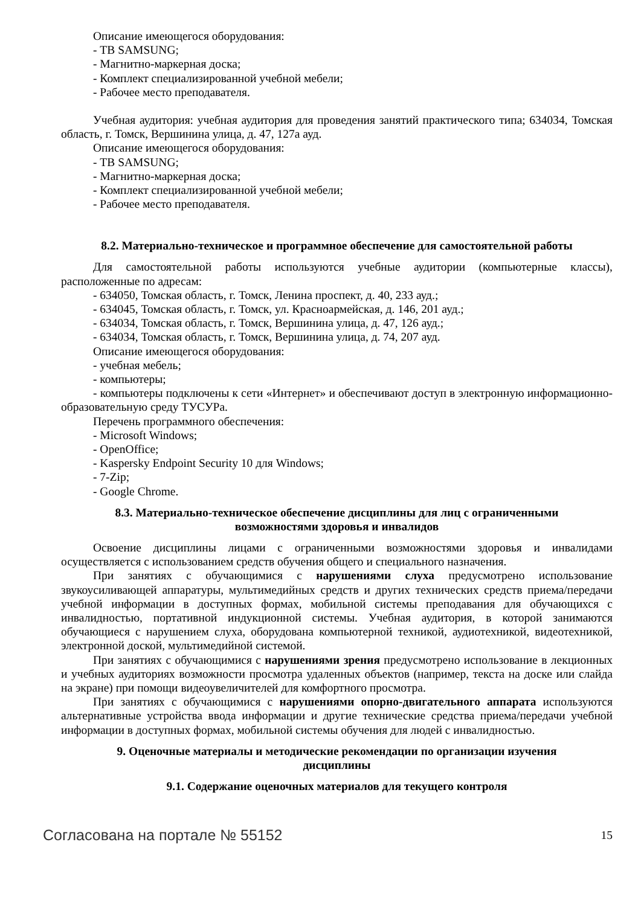Описание имеющегося оборудования:
- ТВ SAMSUNG;
- Магнитно-маркерная доска;
- Комплект специализированной учебной мебели;
- Рабочее место преподавателя.
Учебная аудитория: учебная аудитория для проведения занятий практического типа; 634034, Томская область, г. Томск, Вершинина улица, д. 47, 127а ауд.
Описание имеющегося оборудования:
- ТВ SAMSUNG;
- Магнитно-маркерная доска;
- Комплект специализированной учебной мебели;
- Рабочее место преподавателя.
8.2. Материально-техническое и программное обеспечение для самостоятельной работы
Для самостоятельной работы используются учебные аудитории (компьютерные классы), расположенные по адресам:
- 634050, Томская область, г. Томск, Ленина проспект, д. 40, 233 ауд.;
- 634045, Томская область, г. Томск, ул. Красноармейская, д. 146, 201 ауд.;
- 634034, Томская область, г. Томск, Вершинина улица, д. 47, 126 ауд.;
- 634034, Томская область, г. Томск, Вершинина улица, д. 74, 207 ауд.
Описание имеющегося оборудования:
- учебная мебель;
- компьютеры;
- компьютеры подключены к сети «Интернет» и обеспечивают доступ в электронную информационно-образовательную среду ТУСУРа.
Перечень программного обеспечения:
- Microsoft Windows;
- OpenOffice;
- Kaspersky Endpoint Security 10 для Windows;
- 7-Zip;
- Google Chrome.
8.3. Материально-техническое обеспечение дисциплины для лиц с ограниченными
возможностями здоровья и инвалидов
Освоение дисциплины лицами с ограниченными возможностями здоровья и инвалидами осуществляется с использованием средств обучения общего и специального назначения.
При занятиях с обучающимися с нарушениями слуха предусмотрено использование звукоусиливающей аппаратуры, мультимедийных средств и других технических средств приема/передачи учебной информации в доступных формах, мобильной системы преподавания для обучающихся с инвалидностью, портативной индукционной системы. Учебная аудитория, в которой занимаются обучающиеся с нарушением слуха, оборудована компьютерной техникой, аудиотехникой, видеотехникой, электронной доской, мультимедийной системой.
При занятиях с обучающимися с нарушениями зрения предусмотрено использование в лекционных и учебных аудиториях возможности просмотра удаленных объектов (например, текста на доске или слайда на экране) при помощи видеоувеличителей для комфортного просмотра.
При занятиях с обучающимися с нарушениями опорно-двигательного аппарата используются альтернативные устройства ввода информации и другие технические средства приема/передачи учебной информации в доступных формах, мобильной системы обучения для людей с инвалидностью.
9. Оценочные материалы и методические рекомендации по организации изучения
дисциплины
9.1. Содержание оценочных материалов для текущего контроля
Согласована на портале № 55152 15